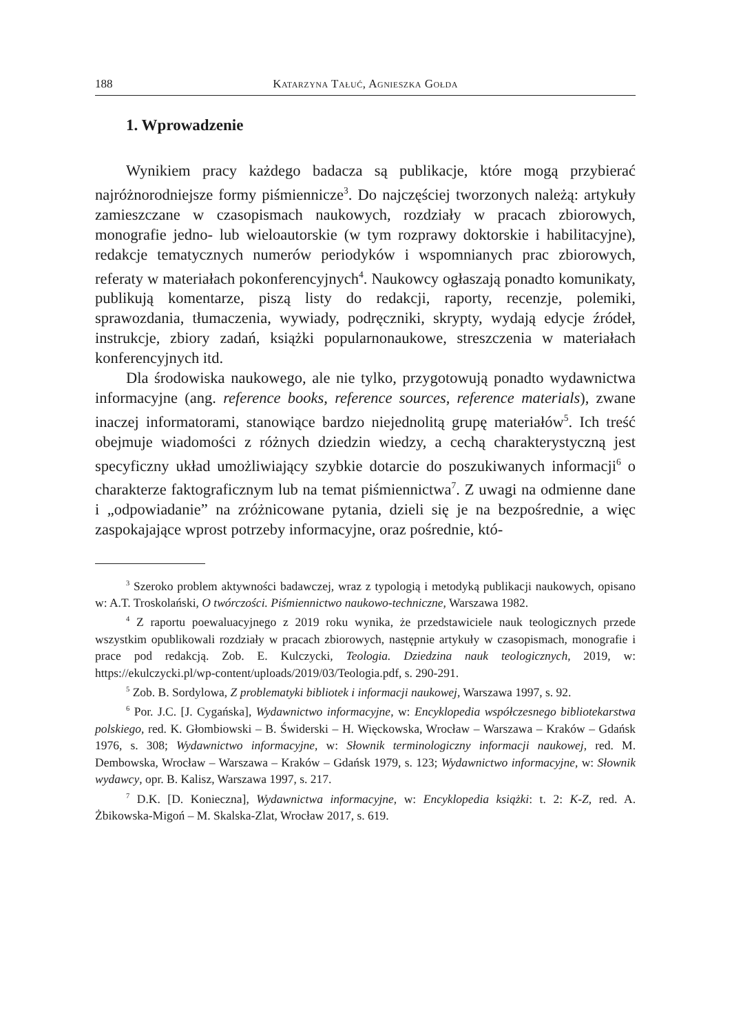188 Katarzyna Tałuć, Agnieszka Gołda
1. Wprowadzenie
Wynikiem pracy każdego badacza są publikacje, które mogą przybierać najróżnorodniejsze formy piśmiennicze<sup>3</sup>. Do najczęściej tworzonych należą: artykuły zamieszczane w czasopismach naukowych, rozdziały w pracach zbiorowych, monografie jedno- lub wieloautorskie (w tym rozprawy doktorskie i habilitacyjne), redakcje tematycznych numerów periodyków i wspomnianych prac zbiorowych, referaty w materiałach pokonferencyjnych<sup>4</sup>. Naukowcy ogłaszają ponadto komunikaty, publikują komentarze, piszą listy do redakcji, raporty, recenzje, polemiki, sprawozdania, tłumaczenia, wywiady, podręczniki, skrypty, wydają edycje źródeł, instrukcje, zbiory zadań, książki popularnonaukowe, streszczenia w materiałach konferencyjnych itd.
Dla środowiska naukowego, ale nie tylko, przygotowują ponadto wydawnictwa informacyjne (ang. reference books, reference sources, reference materials), zwane inaczej informatorami, stanowiące bardzo niejednolitą grupę materiałów<sup>5</sup>. Ich treść obejmuje wiadomości z różnych dziedzin wiedzy, a cechą charakterystyczną jest specyficzny układ umożliwiający szybkie dotarcie do poszukiwanych informacji<sup>6</sup> o charakterze faktograficznym lub na temat piśmiennictwa<sup>7</sup>. Z uwagi na odmienne dane i „odpowiadanie” na zróżnicowane pytania, dzieli się je na bezpośrednie, a więc zaspokajające wprost potrzeby informacyjne, oraz pośrednie, któ-
<sup>3</sup> Szeroko problem aktywności badawczej, wraz z typologią i metodyką publikacji naukowych, opisano w: A.T. Troskolański, O twórczości. Piśmiennictwo naukowo-techniczne, Warszawa 1982.
<sup>4</sup> Z raportu poewaluacyjnego z 2019 roku wynika, że przedstawiciele nauk teologicznych przede wszystkim opublikowali rozdziały w pracach zbiorowych, następnie artykuły w czasopismach, monografie i prace pod redakcją. Zob. E. Kulczycki, Teologia. Dziedzina nauk teologicznych, 2019, w: https://ekulczycki.pl/wp-content/uploads/2019/03/Teologia.pdf, s. 290-291.
<sup>5</sup> Zob. B. Sordylowa, Z problematyki bibliotek i informacji naukowej, Warszawa 1997, s. 92.
<sup>6</sup> Por. J.C. [J. Cygańska], Wydawnictwo informacyjne, w: Encyklopedia współczesnego bibliotekarstwa polskiego, red. K. Głombiowski – B. Świderski – H. Więckowska, Wrocław – Warszawa – Kraków – Gdańsk 1976, s. 308; Wydawnictwo informacyjne, w: Słownik terminologiczny informacji naukowej, red. M. Dembowska, Wrocław – Warszawa – Kraków – Gdańsk 1979, s. 123; Wydawnictwo informacyjne, w: Słownik wydawcy, opr. B. Kalisz, Warszawa 1997, s. 217.
<sup>7</sup> D.K. [D. Konieczna], Wydawnictwa informacyjne, w: Encyklopedia książki: t. 2: K-Z, red. A. Żbikowska-Migoń – M. Skalska-Zlat, Wrocław 2017, s. 619.